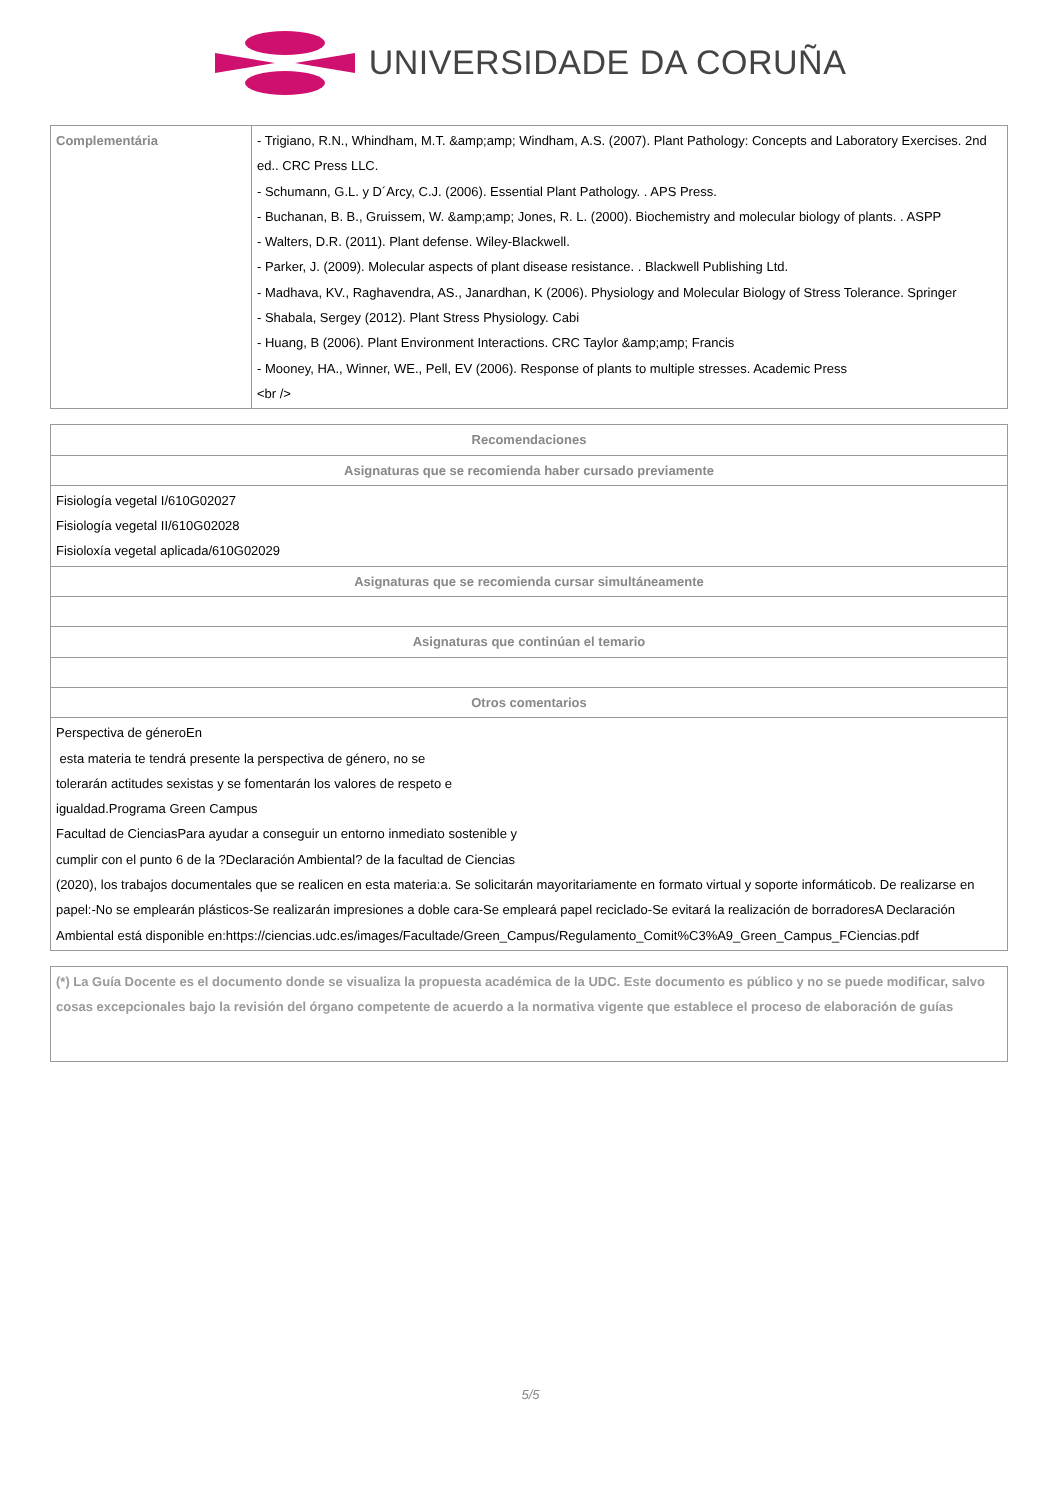UNIVERSIDADE DA CORUÑA
| Complementária | - Trigiano, R.N., Whindham, M.T. &amp;amp; Windham, A.S. (2007). Plant Pathology: Concepts and Laboratory Exercises. 2nd ed.. CRC Press LLC. - Schumann, G.L. y D´Arcy, C.J. (2006). Essential Plant Pathology. . APS Press. - Buchanan, B. B., Gruissem, W. &amp;amp; Jones, R. L. (2000). Biochemistry and molecular biology of plants. . ASPP - Walters, D.R. (2011). Plant defense. Wiley-Blackwell. - Parker, J. (2009). Molecular aspects of plant disease resistance. . Blackwell Publishing Ltd. - Madhava, KV., Raghavendra, AS., Janardhan, K (2006). Physiology and Molecular Biology of Stress Tolerance. Springer - Shabala, Sergey (2012). Plant Stress Physiology. Cabi - Huang, B (2006). Plant Environment Interactions. CRC Taylor &amp;amp; Francis - Mooney, HA., Winner, WE., Pell, EV (2006). Response of plants to multiple stresses. Academic Press <br /> |
| Recomendaciones |
| --- |
| Asignaturas que se recomienda haber cursado previamente |
| Fisiología vegetal I/610G02027 Fisiología vegetal II/610G02028 Fisioloxía vegetal aplicada/610G02029 |
| Asignaturas que se recomienda cursar simultáneamente |
| Asignaturas que continúan el temario |
| Otros comentarios |
| Perspectiva de géneroEn esta materia te tendrá presente la perspectiva de género, no se tolerarán actitudes sexistas y se fomentarán los valores de respeto e igualdad.Programa Green Campus Facultad de CienciasPara ayudar a conseguir un entorno inmediato sostenible y cumplir con el punto 6 de la ?Declaración Ambiental? de la facultad de Ciencias (2020), los trabajos documentales que se realicen en esta materia:a. Se solicitarán mayoritariamente en formato virtual y soporte informáticob. De realizarse en papel:-No se emplearán plásticos-Se realizarán impresiones a doble cara-Se empleará papel reciclado-Se evitará la realización de borradoresA Declaración Ambiental está disponible en:https://ciencias.udc.es/images/Facultade/Green_Campus/Regulamento_Comit%C3%A9_Green_Campus_FCiencias.pdf |
| (*) La Guía Docente es el documento donde se visualiza la propuesta académica de la UDC. Este documento es público y no se puede modificar, salvo cosas excepcionales bajo la revisión del órgano competente de acuerdo a la normativa vigente que establece el proceso de elaboración de guías |
5/5